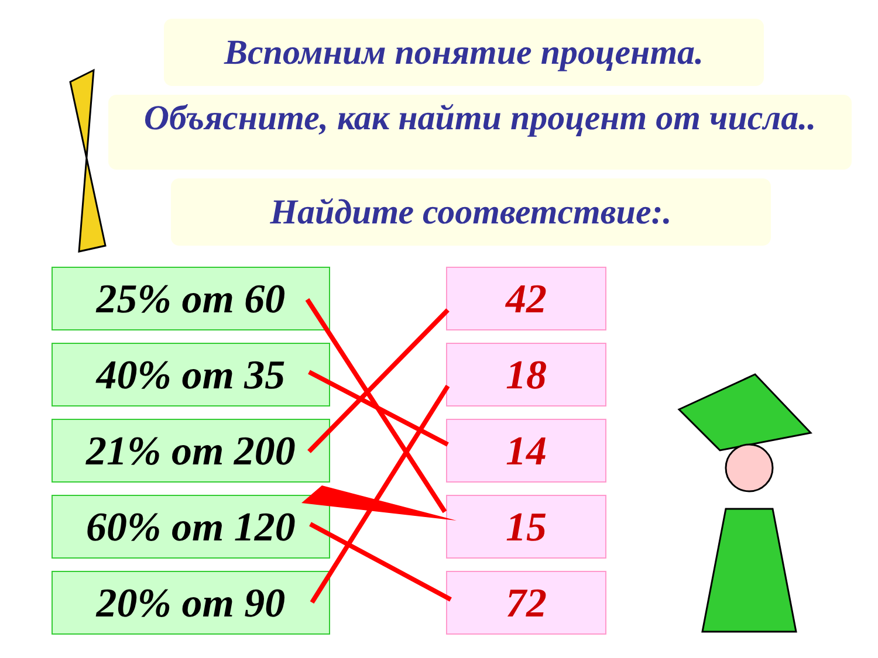Вспомним понятие процента.
Объясните, как найти процент от числа..
Найдите соответствие:.
25% от 60 42
40% от 35 18
21% от 200 14
60% от 120 15
20% от 90 72